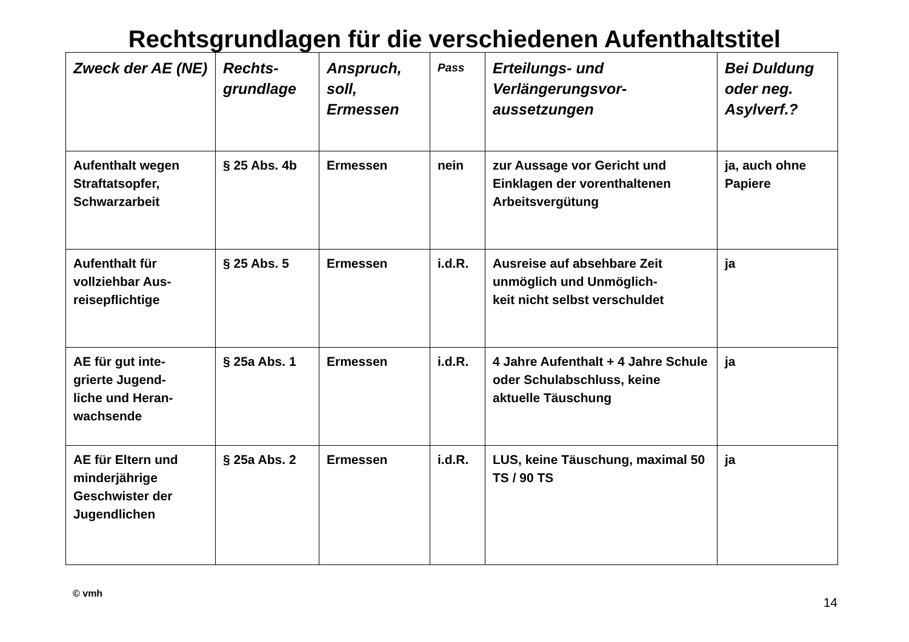Rechtsgrundlagen für die verschiedenen Aufenthaltstitel
| Zweck der AE (NE) | Rechts- grundlage | Anspruch, soll, Ermessen | Pass | Erteilungs- und Verlängerungsvor- aussetzungen | Bei Duldung oder neg. Asylverf.? |
| --- | --- | --- | --- | --- | --- |
| Aufenthalt wegen Straftatsopfer, Schwarzarbeit | § 25 Abs. 4b | Ermessen | nein | zur Aussage vor Gericht und Einklagen der vorenthaltenen Arbeitsvergütung | ja, auch ohne Papiere |
| Aufenthalt für vollziehbar Aus- reisepflichtige | § 25 Abs. 5 | Ermessen | i.d.R. | Ausreise auf absehbare Zeit unmöglich und Unmöglich- keit nicht selbst verschuldet | ja |
| AE für gut inte- grierte Jugend- liche und Heran- wachsende | § 25a Abs. 1 | Ermessen | i.d.R. | 4 Jahre Aufenthalt + 4 Jahre Schule oder Schulabschluss, keine aktuelle Täuschung | ja |
| AE für Eltern und minderjährige Geschwister der Jugendlichen | § 25a Abs. 2 | Ermessen | i.d.R. | LUS, keine Täuschung, maximal 50 TS / 90 TS | ja |
© vmh 14